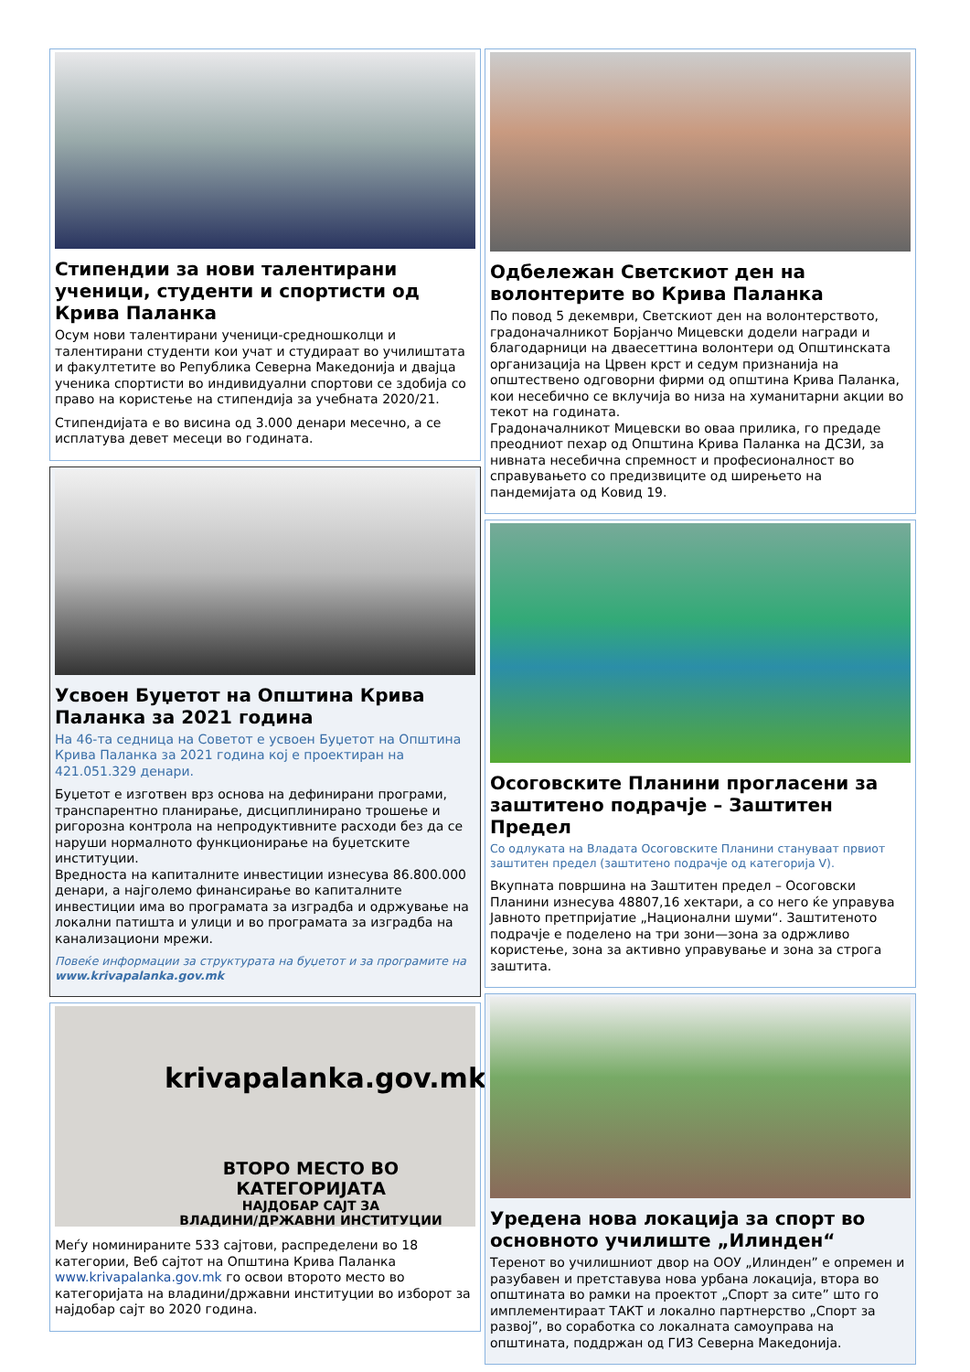Стипендии за нови талентирани ученици, студенти и спортисти од Крива Паланка
Осум нови талентирани ученици-средношколци и талентирани студенти кои учат и студираат во училиштата и факултетите во Република Северна Македонија и двајца ученика спортисти во индивидуални спортови се здобија со право на користење на стипендија за учебната 2020/21.
Стипендијата е во висина од 3.000 денари месечно, а се исплатува девет месеци во годината.
Усвоен Буџетот на Општина Крива Паланка за 2021 година
На 46-та седница на Советот е усвоен Буџетот на Општина Крива Паланка за 2021 година кој е проектиран на 421.051.329 денари.
Буџетот е изготвен врз основа на дефинирани програми, транспарентно планирање, дисциплинирано трошење и ригорозна контрола на непродуктивните расходи без да се наруши нормалното функционирање на буџетските институции.
Вредноста на капиталните инвестиции изнесува 86.800.000 денари, а најголемо финансирање во капиталните инвестиции има во програмата за изградба и одржување на локални патишта и улици и во програмата за изградба на канализациони мрежи.
Повеќе информации за структурата на буџетот и за програмите на www.krivapalanka.gov.mk
krivapalanka.gov.mk
ВТОРО МЕСТО ВО КАТЕГОРИЈАТА
НАЈДОБАР САЈТ ЗА
ВЛАДИНИ/ДРЖАВНИ ИНСТИТУЦИИ
Меѓу номинираните 533 сајтови, распределени во 18 категории, Веб сајтот на Општина Крива Паланка www.krivapalanka.gov.mk го освои второто место во категоријата на владини/државни институции во изборот за најдобар сајт во 2020 година.
Одбележан Светскиот ден на волонтерите во Крива Паланка
По повод 5 декември, Светскиот ден на волонтерството, градоначалникот Борјанчо Мицевски додели награди и благодарници на дваесеттина волонтери од Општинската организација на Црвен крст и седум признанија на општествено одговорни фирми од општина Крива Паланка, кои несебично се вклучија во низа на хуманитарни акции во текот на годината.
Градоначалникот Мицевски во оваа прилика, го предаде преодниот пехар од Општина Крива Паланка на ДСЗИ, за нивната несебична спремност и професионалност во справувањето со предизвиците од ширењето на пандемијата од Ковид 19.
Осоговските Планини прогласени за заштитено подрачје – Заштитен Предел
Со одлуката на Владата Осоговските Планини стануваат првиот заштитен предел (заштитено подрачје од категорија V).
Вкупната површина на Заштитен предел – Осоговски Планини изнесува 48807,16 хектари, а со него ќе управува Јавното претпријатие „Национални шуми“. Заштитеното подрачје е поделено на три зони—зона за одржливо користење, зона за активно управување и зона за строга заштита.
Уредена нова локација за спорт во основното училиште „Илинден“
Теренот во училишниот двор на ООУ „Илинден” е опремен и разубавен и претставува нова урбана локација, втора во општината во рамки на проектот „Спорт за сите” што го имплементираат ТАКТ и локално партнерство „Спорт за развој”, во соработка со локалната самоуправа на општината, поддржан од ГИЗ Северна Македонија.